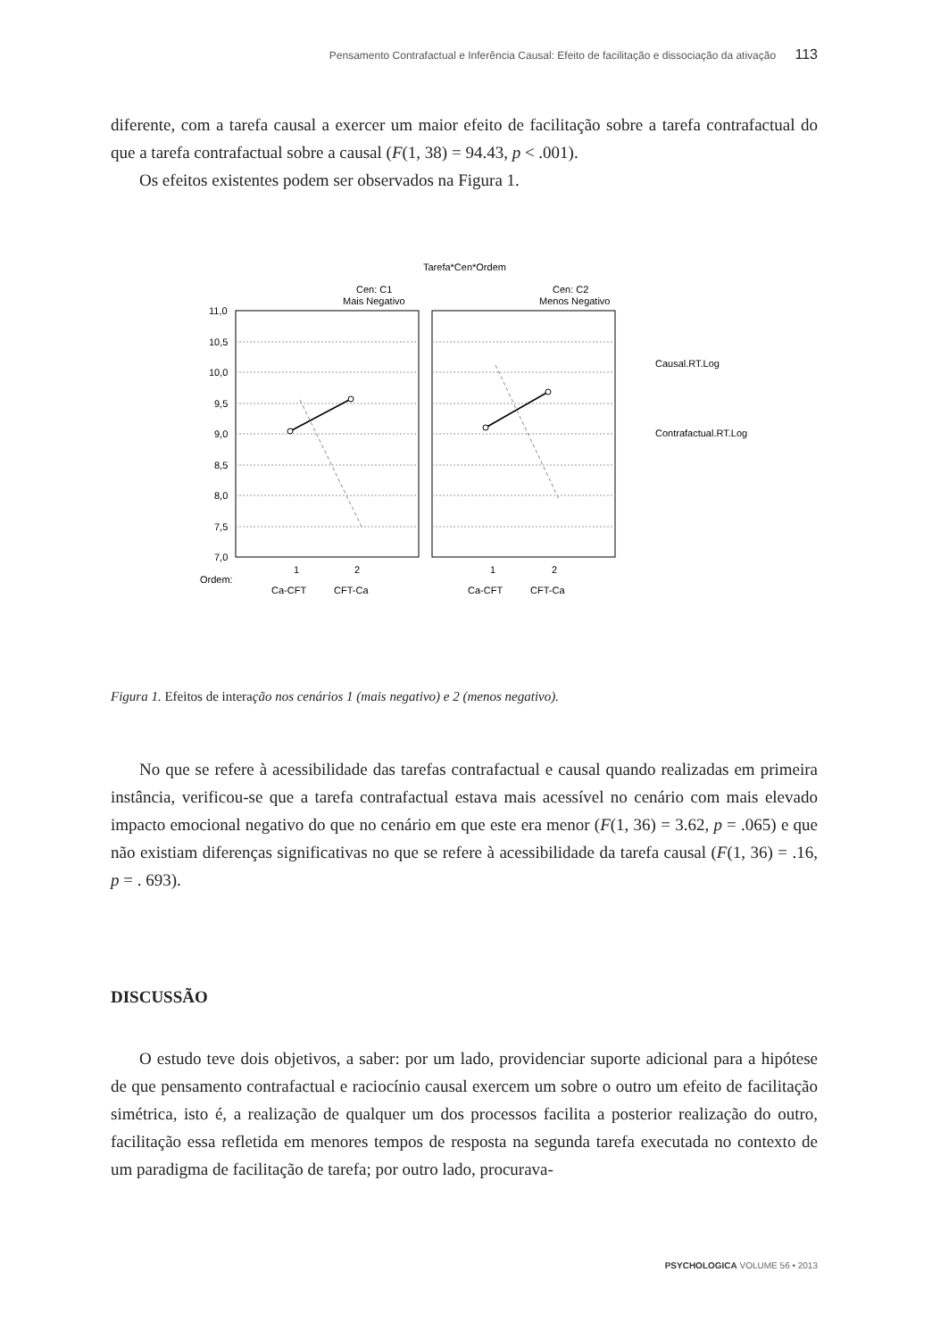Pensamento Contrafactual e Inferência Causal: Efeito de facilitação e dissociação da ativação 113
diferente, com a tarefa causal a exercer um maior efeito de facilitação sobre a tarefa contrafactual do que a tarefa contrafactual sobre a causal (F(1, 38) = 94.43, p < .001).
Os efeitos existentes podem ser observados na Figura 1.
Tarefa*Cen*Ordem
Cen: C1
Mais Negativo
Cen: C2
Menos Negativo
11,0
10,5
10,0
9,5
9,0
8,5
8,0
7,5
7,0
1
2
1
2
Ordem:
Ca-CFT
CFT-Ca
Ca-CFT
CFT-Ca
Causal.RT.Log
Contrafactual.RT.Log
Figura 1. Efeitos de interação nos cenários 1 (mais negativo) e 2 (menos negativo).
No que se refere à acessibilidade das tarefas contrafactual e causal quando realizadas em primeira instância, verificou-se que a tarefa contrafactual estava mais acessível no cenário com mais elevado impacto emocional negativo do que no cenário em que este era menor (F(1, 36) = 3.62, p = .065) e que não existiam diferenças significativas no que se refere à acessibilidade da tarefa causal (F(1, 36) = .16, p = . 693).
DISCUSSÃO
O estudo teve dois objetivos, a saber: por um lado, providenciar suporte adicional para a hipótese de que pensamento contrafactual e raciocínio causal exercem um sobre o outro um efeito de facilitação simétrica, isto é, a realização de qualquer um dos processos facilita a posterior realização do outro, facilitação essa refletida em menores tempos de resposta na segunda tarefa executada no contexto de um paradigma de facilitação de tarefa; por outro lado, procurava-
PSYCHOLOGICA VOLUME 56 • 2013